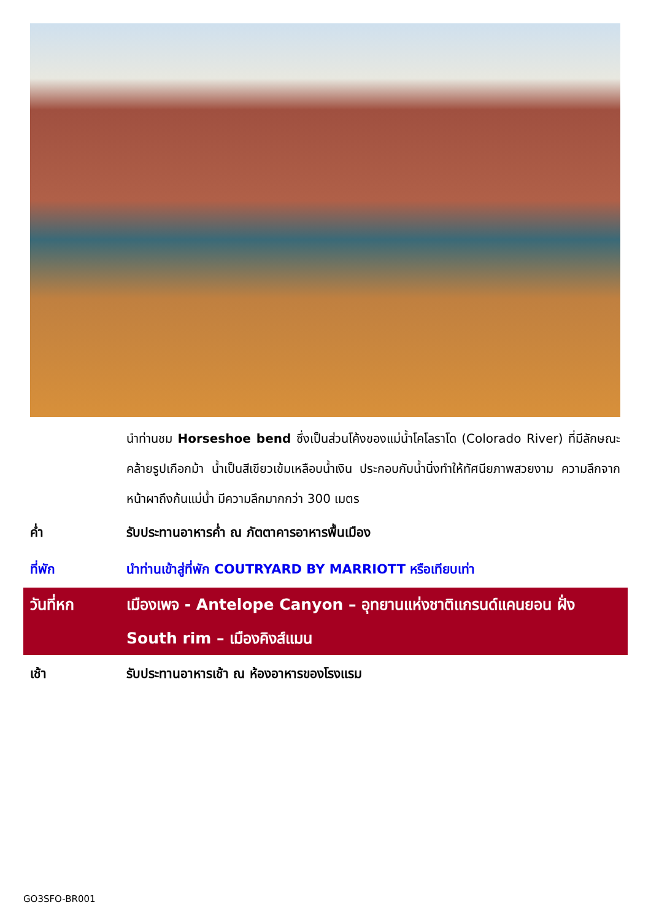นำท่านชม Horseshoe bend ซึ่งเป็นส่วนโค้งของแม่น้ำโคโลราโด (Colorado River) ที่มีลักษณะคล้ายรูปเกือกม้า น้ำเป็นสีเขียวเข้มเหลือบน้ำเงิน ประกอบกับน้ำนิ่งทำให้ทัศนียภาพสวยงาม ความลึกจากหน้าผาถึงก้นแม่น้ำ มีความลึกมากกว่า 300 เมตร
ค่ำ รับประทานอาหารค่ำ ณ ภัตตาคารอาหารพื้นเมือง
ที่พัก นำท่านเข้าสู่ที่พัก COUTRYARD BY MARRIOTT หรือเทียบเท่า
วันที่หก เมืองเพจ - Antelope Canyon – อุทยานแห่งชาติแกรนด์แคนยอน ฝั่ง South rim – เมืองคิงส์แมน
เช้า รับประทานอาหารเช้า ณ ห้องอาหารของโรงแรม
GO3SFO-BR001